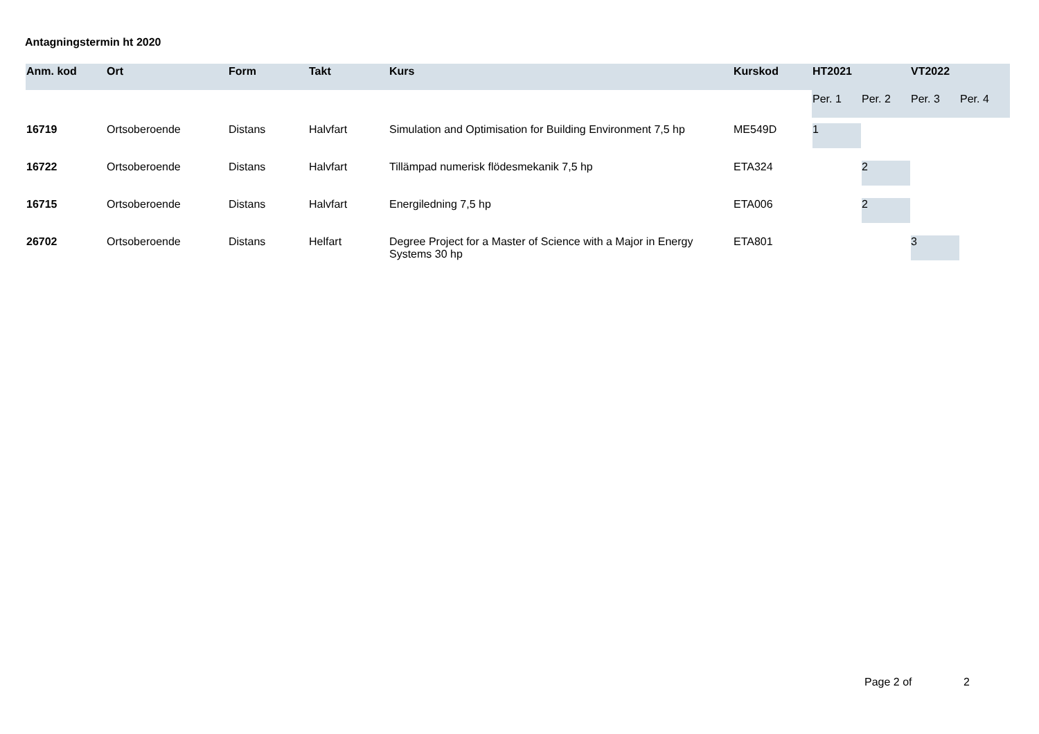Antagningstermin ht 2020
| Anm. kod | Ort | Form | Takt | Kurs | Kurskod | HT2021 | | VT2022 | |
| --- | --- | --- | --- | --- | --- | --- | --- | --- | --- |
| | | | | | | Per. 1 | Per. 2 | Per. 3 | Per. 4 |
| 16719 | Ortsoberoende | Distans | Halvfart | Simulation and Optimisation for Building Environment 7,5 hp | ME549D | 1 | | | |
| 16722 | Ortsoberoende | Distans | Halvfart | Tillämpad numerisk flödesmekanik 7,5 hp | ETA324 | | 2 | | |
| 16715 | Ortsoberoende | Distans | Halvfart | Energiledning 7,5 hp | ETA006 | | 2 | | |
| 26702 | Ortsoberoende | Distans | Helfart | Degree Project for a Master of Science with a Major in Energy Systems 30 hp | ETA801 | | | 3 | |
Page 2 of 2